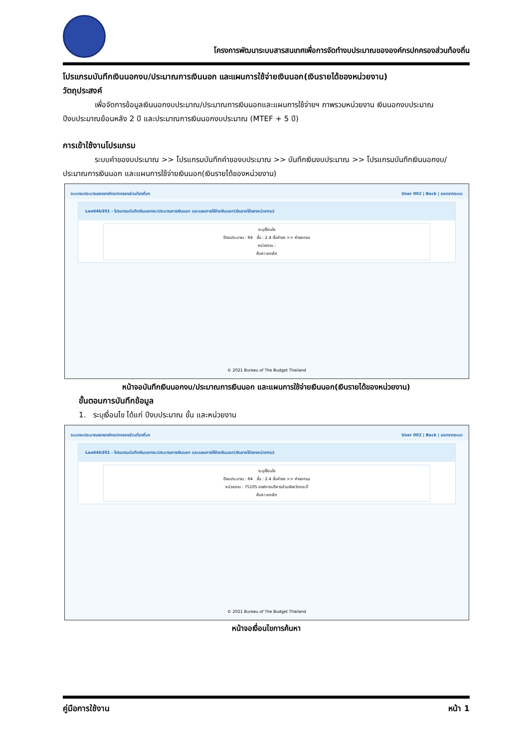โครงการพัฒนาระบบสารสนเทศเพื่อการจัดทำงบประมาณขององค์กรปกครองส่วนท้องถิ่น
โปรแกรมบันทึกเงินนอกงบ/ประมาณการเงินนอก และแผนการใช้จ่ายเงินนอก(เงินรายได้ของหน่วยงาน)
วัตถุประสงค์
เพื่อจัดการข้อมูลเงินนอกงบประมาณ/ประมาณการเงินนอกและแผนการใช้จ่ายฯ ภาพรวมหน่วยงาน เงินนอกงบประมาณ ปีงบประมาณย้อนหลัง 2 ปี และประมาณการเงินนอกงบประมาณ (MTEF + 5 ปี)
การเข้าใช้งานโปรแกรม
ระบบคำของบประมาณ >> โปรแกรมบันทึกคำของบประมาณ >> บันทึกเงินงบประมาณ >> โปรแกรมบันทึกเงินนอกงบ/ประมาณการเงินนอก และแผนการใช้จ่ายเงินนอก(เงินรายได้ของหน่วยงาน)
ระบบงบประมาณขององค์กรปกครองส่วนท้องถิ่นฯ User 002 | Back | ออกจากระบบ
Lao64b301 - โปรแกรมบันทึกเงินนอกงบ/ประมาณการเงินนอก และแผนการใช้จ่ายเงินนอก(เงินรายได้ของหน่วยงาน)
ระบุเงื่อนไข
ปีงบประมาณ : 64 ขั้น : 2.4 ขั้นคำขอ >> คำขอกรม
หน่วยงาน :
ค้นหา ยกเลิก
© 2021 Bureau of The Budget Thailand
หน้าจอบันทึกเงินนอกงบ/ประมาณการเงินนอก และแผนการใช้จ่ายเงินนอก(เงินรายได้ของหน่วยงาน)
ขั้นตอนการบันทึกข้อมูล
1. ระบุเงื่อนไข ได้แก่ ปีงบประมาณ ขั้น และหน่วยงาน
ระบบงบประมาณขององค์กรปกครองส่วนท้องถิ่นฯ User 002 | Back | ออกจากระบบ
Lao64b301 - โปรแกรมบันทึกเงินนอกงบ/ประมาณการเงินนอก และแผนการใช้จ่ายเงินนอก(เงินรายได้ของหน่วยงาน)
ระบุเงื่อนไข
ปีงบประมาณ : 64 ขั้น : 2.4 ขั้นคำขอ >> คำขอกรม
หน่วยงาน : 75105 องค์การบริหารส่วนจังหวัดกระบี่
ค้นหา ยกเลิก
© 2021 Bureau of The Budget Thailand
หน้าจอเงื่อนไขการค้นหา
คู่มือการใช้งาน หน้า 1